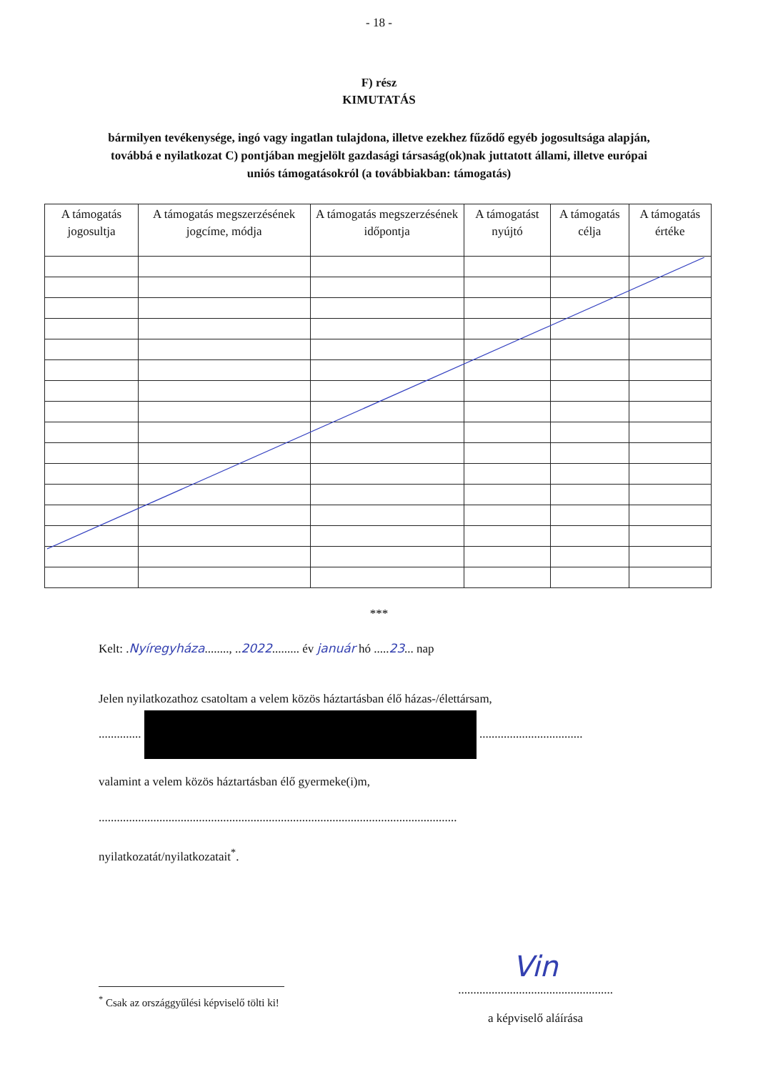- 18 -
F) rész
KIMUTATÁS
bármilyen tevékenysége, ingó vagy ingatlan tulajdona, illetve ezekhez fűződő egyéb jogosultsága alapján, továbbá e nyilatkozat C) pontjában megjelölt gazdasági társaság(ok)nak juttatott állami, illetve európai uniós támogatásokról (a továbbiakban: támogatás)
| A támogatás jogosultja | A támogatás megszerzésének jogcíme, módja | A támogatás megszerzésének időpontja | A támogatást nyújtó | A támogatás célja | A támogatás értéke |
| --- | --- | --- | --- | --- | --- |
***
Kelt: .Nyíregyháza........, ..2022......... év január hó .....23... nap
Jelen nyilatkozathoz csatoltam a velem közös háztartásban élő házas-/élettársam,
.............. ..................................
valamint a velem közös háztartásban élő gyermeke(i)m,
......................................................................................................................
nyilatkozatát/nyilatkozatait<sup>*</sup>.
Vin
...................................................
a képviselő aláírása
<sup>*</sup> Csak az országgyűlési képviselő tölti ki!